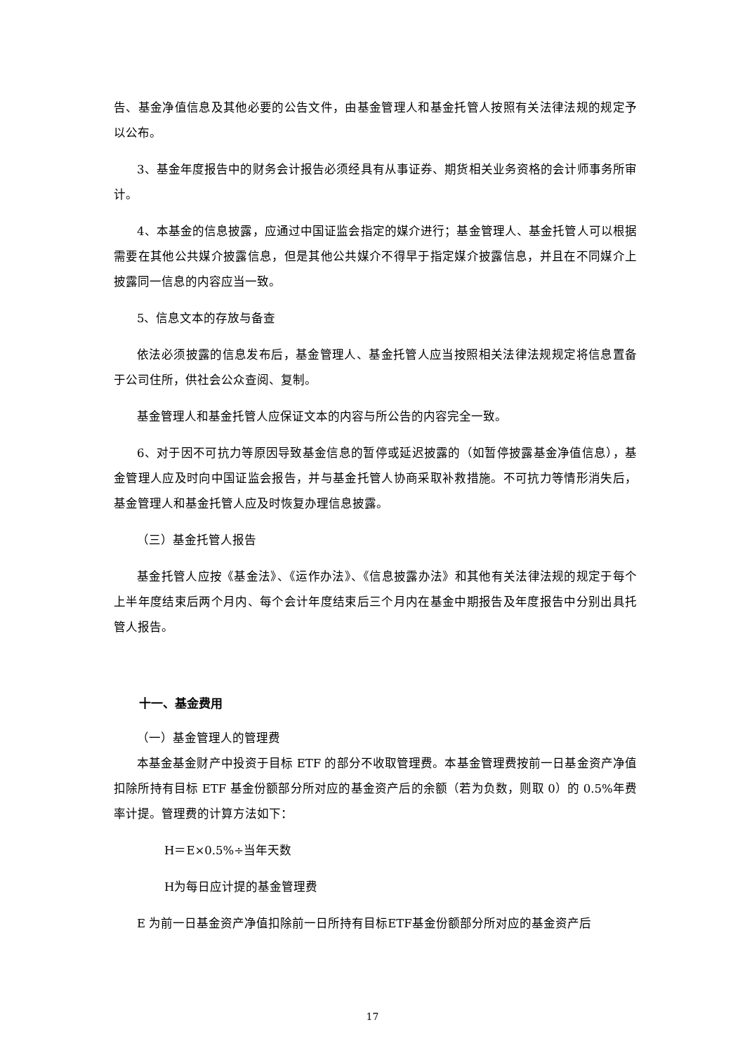告、基金净值信息及其他必要的公告文件，由基金管理人和基金托管人按照有关法律法规的规定予以公布。
3、基金年度报告中的财务会计报告必须经具有从事证券、期货相关业务资格的会计师事务所审计。
4、本基金的信息披露，应通过中国证监会指定的媒介进行；基金管理人、基金托管人可以根据需要在其他公共媒介披露信息，但是其他公共媒介不得早于指定媒介披露信息，并且在不同媒介上披露同一信息的内容应当一致。
5、信息文本的存放与备查
依法必须披露的信息发布后，基金管理人、基金托管人应当按照相关法律法规规定将信息置备于公司住所，供社会公众查阅、复制。
基金管理人和基金托管人应保证文本的内容与所公告的内容完全一致。
6、对于因不可抗力等原因导致基金信息的暂停或延迟披露的（如暂停披露基金净值信息），基金管理人应及时向中国证监会报告，并与基金托管人协商采取补救措施。不可抗力等情形消失后，基金管理人和基金托管人应及时恢复办理信息披露。
（三）基金托管人报告
基金托管人应按《基金法》、《运作办法》、《信息披露办法》和其他有关法律法规的规定于每个上半年度结束后两个月内、每个会计年度结束后三个月内在基金中期报告及年度报告中分别出具托管人报告。
十一、基金费用
（一）基金管理人的管理费
本基金基金财产中投资于目标 ETF 的部分不收取管理费。本基金管理费按前一日基金资产净值扣除所持有目标 ETF 基金份额部分所对应的基金资产后的余额（若为负数，则取 0）的 0.5%年费率计提。管理费的计算方法如下：
H＝E×0.5%÷当年天数
H为每日应计提的基金管理费
E 为前一日基金资产净值扣除前一日所持有目标ETF基金份额部分所对应的基金资产后
17